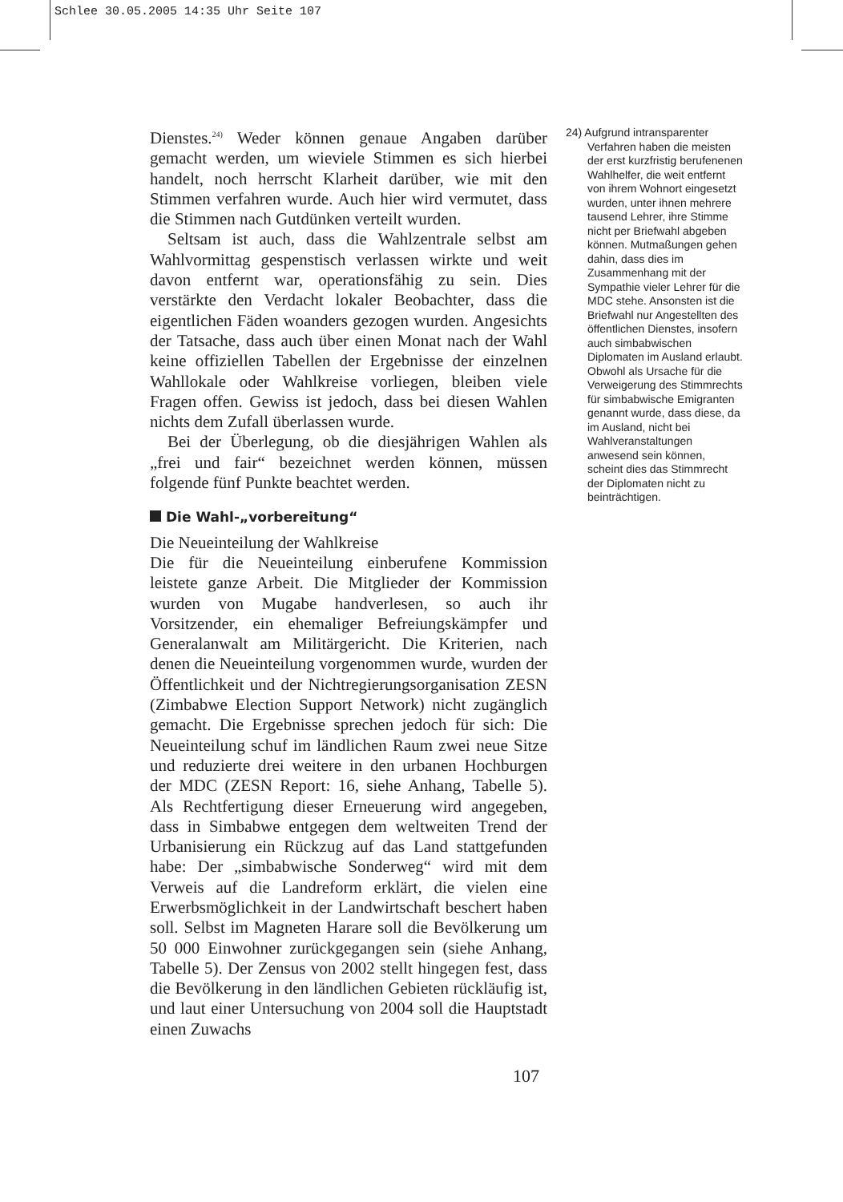Schlee 30.05.2005 14:35 Uhr Seite 107
Dienstes.<sup>24)</sup> Weder können genaue Angaben darüber gemacht werden, um wieviele Stimmen es sich hierbei handelt, noch herrscht Klarheit darüber, wie mit den Stimmen verfahren wurde. Auch hier wird vermutet, dass die Stimmen nach Gutdünken verteilt wurden.
Seltsam ist auch, dass die Wahlzentrale selbst am Wahlvormittag gespenstisch verlassen wirkte und weit davon entfernt war, operationsfähig zu sein. Dies verstärkte den Verdacht lokaler Beobachter, dass die eigentlichen Fäden woanders gezogen wurden. Angesichts der Tatsache, dass auch über einen Monat nach der Wahl keine offiziellen Tabellen der Ergebnisse der einzelnen Wahllokale oder Wahlkreise vorliegen, bleiben viele Fragen offen. Gewiss ist jedoch, dass bei diesen Wahlen nichts dem Zufall überlassen wurde.
Bei der Überlegung, ob die diesjährigen Wahlen als „frei und fair“ bezeichnet werden können, müssen folgende fünf Punkte beachtet werden.
Die Wahl-„vorbereitung“
Die Neueinteilung der Wahlkreise
Die für die Neueinteilung einberufene Kommission leistete ganze Arbeit. Die Mitglieder der Kommission wurden von Mugabe handverlesen, so auch ihr Vorsitzender, ein ehemaliger Befreiungskämpfer und Generalanwalt am Militärgericht. Die Kriterien, nach denen die Neueinteilung vorgenommen wurde, wurden der Öffentlichkeit und der Nichtregierungsorganisation ZESN (Zimbabwe Election Support Network) nicht zugänglich gemacht. Die Ergebnisse sprechen jedoch für sich: Die Neueinteilung schuf im ländlichen Raum zwei neue Sitze und reduzierte drei weitere in den urbanen Hochburgen der MDC (ZESN Report: 16, siehe Anhang, Tabelle 5). Als Rechtfertigung dieser Erneuerung wird angegeben, dass in Simbabwe entgegen dem weltweiten Trend der Urbanisierung ein Rückzug auf das Land stattgefunden habe: Der „simbabwische Sonderweg“ wird mit dem Verweis auf die Landreform erklärt, die vielen eine Erwerbsmöglichkeit in der Landwirtschaft beschert haben soll. Selbst im Magneten Harare soll die Bevölkerung um 50 000 Einwohner zurückgegangen sein (siehe Anhang, Tabelle 5). Der Zensus von 2002 stellt hingegen fest, dass die Bevölkerung in den ländlichen Gebieten rückläufig ist, und laut einer Untersuchung von 2004 soll die Hauptstadt einen Zuwachs
24) Aufgrund intransparenter Verfahren haben die meisten der erst kurzfristig berufenenen Wahlhelfer, die weit entfernt von ihrem Wohnort eingesetzt wurden, unter ihnen mehrere tausend Lehrer, ihre Stimme nicht per Briefwahl abgeben können. Mutmaßungen gehen dahin, dass dies im Zusammenhang mit der Sympathie vieler Lehrer für die MDC stehe. Ansonsten ist die Briefwahl nur Angestellten des öffentlichen Dienstes, insofern auch simbabwischen Diplomaten im Ausland erlaubt. Obwohl als Ursache für die Verweigerung des Stimmrechts für simbabwische Emigranten genannt wurde, dass diese, da im Ausland, nicht bei Wahlveranstaltungen anwesend sein können, scheint dies das Stimmrecht der Diplomaten nicht zu beinträchtigen.
107